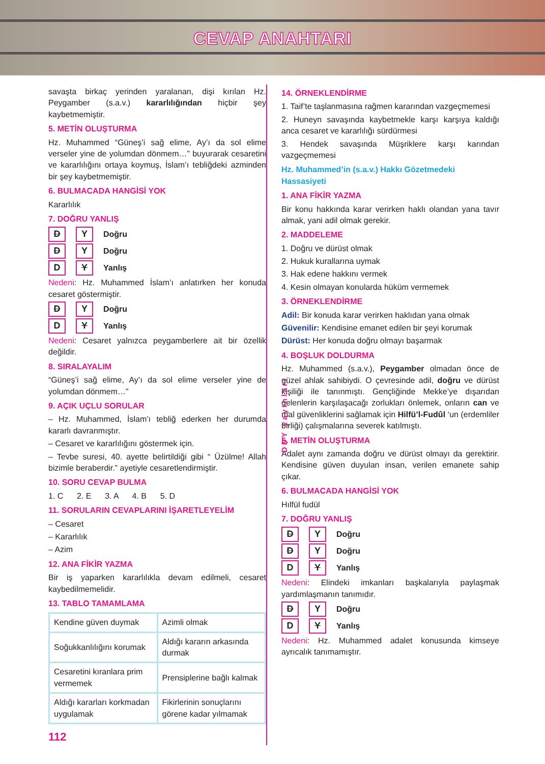CEVAP ANAHTARI
savaşta birkaç yerinden yaralanan, dişi kırılan Hz. Peygamber (s.a.v.) kararlılığından hiçbir şey kaybetmemiştir.
5. METİN OLUŞTURMA
Hz. Muhammed “Güneş’i sağ elime, Ay’ı da sol elime verseler yine de yolumdan dönmem…” buyurarak cesaretini ve kararlılığını ortaya koymuş, İslam’ı tebliğdeki azminden bir şey kaybetmemiştir.
6. BULMACADA HANGİSİ YOK
Kararlılık
7. DOĞRU YANLIŞ
D Y Doğru
D Y Doğru
D Y Yanlış
Nedeni: Hz. Muhammed İslam’ı anlatırken her konuda cesaret göstermiştir.
D Y Doğru
D Y Yanlış
Nedeni: Cesaret yalnızca peygamberlere ait bir özellik değildir.
8. SIRALAYALIM
“Güneş’i sağ elime, Ay’ı da sol elime verseler yine de yolumdan dönmem…”
9. AÇIK UÇLU SORULAR
– Hz. Muhammed, İslam’ı tebliğ ederken her durumda kararlı davranmıştır.
– Cesaret ve kararlılığını göstermek için.
– Tevbe suresi, 40. ayette belirtildiği gibi “ Üzülme! Allah bizimle beraberdir.” ayetiyle cesaretlendirmiştir.
10. SORU CEVAP BULMA
1. C 2. E 3. A 4. B 5. D
11. SORULARIN CEVAPLARINI İŞARETLEYELİM
– Cesaret
– Kararlılık
– Azim
12. ANA FİKİR YAZMA
Bir iş yaparken kararlılıkla devam edilmeli, cesaret kaybedilmemelidir.
13. TABLO TAMAMLAMA
| Kendine güven duymak | Azimli olmak |
| Soğukkanlılığını korumak | Aldığı kararın arkasında durmak |
| Cesaretini kıranlara prim vermemek | Prensiplerine bağlı kalmak |
| Aldığı kararları korkmadan uygulamak | Fikirlerinin sonuçlarını görene kadar yılmamak |
112
DDY yayınları
14. ÖRNEKLENDİRME
1. Taif’te taşlanmasına rağmen kararından vazgeçmemesi
2. Huneyn savaşında kaybetmekle karşı karşıya kaldığı anca cesaret ve kararlılığı sürdürmesi
3. Hendek savaşında Müşriklere karşı karından vazgeçmemesi
Hz. Muhammed’in (s.a.v.) Hakkı Gözetmedeki Hassasiyeti
1. ANA FİKİR YAZMA
Bir konu hakkında karar verirken haklı olandan yana tavır almak, yani adil olmak gerekir.
2. MADDELEME
1. Doğru ve dürüst olmak
2. Hukuk kurallarına uymak
3. Hak edene hakkını vermek
4. Kesin olmayan konularda hüküm vermemek
3. ÖRNEKLENDİRME
Adil: Bir konuda karar verirken haklıdan yana olmak
Güvenilir: Kendisine emanet edilen bir şeyi korumak
Dürüst: Her konuda doğru olmayı başarmak
4. BOŞLUK DOLDURMA
Hz. Muhammed (s.a.v.), Peygamber olmadan önce de güzel ahlak sahibiydi. O çevresinde adil, doğru ve dürüst kişiliği ile tanınmıştı. Gençliğinde Mekke’ye dışarıdan gelenlerin karşılaşacağı zorlukları önlemek, onların can ve mal güvenliklerini sağlamak için Hilfü’l-Fudûl ‘un (erdemliler birliği) çalışmalarına severek katılmıştı.
5. METİN OLUŞTURMA
Adalet aynı zamanda doğru ve dürüst olmayı da gerektirir. Kendisine güven duyulan insan, verilen emanete sahip çıkar.
6. BULMACADA HANGİSİ YOK
Hılfül fudül
7. DOĞRU YANLIŞ
D Y Doğru
D Y Doğru
D Y Yanlış
Nedeni: Elindeki imkanları başkalarıyla paylaşmak yardımlaşmanın tanımıdır.
D Y Doğru
D Y Yanlış
Nedeni: Hz. Muhammed adalet konusunda kimseye ayrıcalık tanımamıştır.